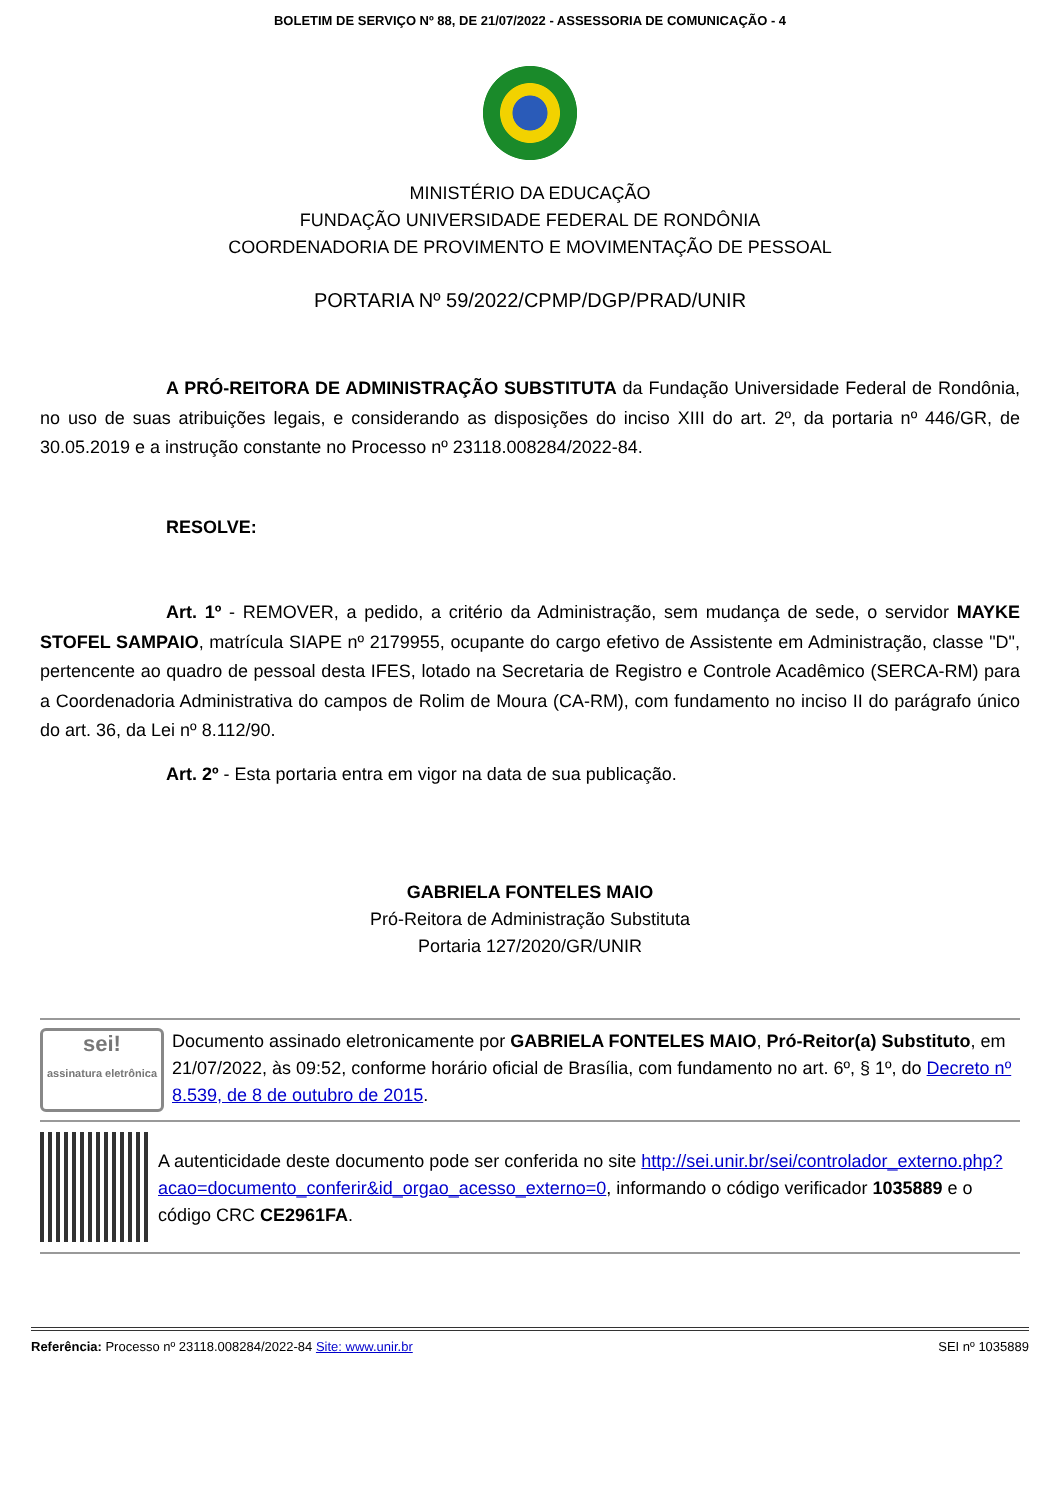BOLETIM DE SERVIÇO Nº 88, DE 21/07/2022 - ASSESSORIA DE COMUNICAÇÃO - 4
MINISTÉRIO DA EDUCAÇÃO
FUNDAÇÃO UNIVERSIDADE FEDERAL DE RONDÔNIA
COORDENADORIA DE PROVIMENTO E MOVIMENTAÇÃO DE PESSOAL
PORTARIA Nº 59/2022/CPMP/DGP/PRAD/UNIR
A PRÓ-REITORA DE ADMINISTRAÇÃO SUBSTITUTA da Fundação Universidade Federal de Rondônia, no uso de suas atribuições legais, e considerando as disposições do inciso XIII do art. 2º, da portaria nº 446/GR, de 30.05.2019 e a instrução constante no Processo nº 23118.008284/2022-84.
RESOLVE:
Art. 1º - REMOVER, a pedido, a critério da Administração, sem mudança de sede, o servidor MAYKE STOFEL SAMPAIO, matrícula SIAPE nº 2179955, ocupante do cargo efetivo de Assistente em Administração, classe "D", pertencente ao quadro de pessoal desta IFES, lotado na Secretaria de Registro e Controle Acadêmico (SERCA-RM) para a Coordenadoria Administrativa do campos de Rolim de Moura (CA-RM), com fundamento no inciso II do parágrafo único do art. 36, da Lei nº 8.112/90.
Art. 2º - Esta portaria entra em vigor na data de sua publicação.
GABRIELA FONTELES MAIO
Pró-Reitora de Administração Substituta
Portaria 127/2020/GR/UNIR
sei!
assinatura eletrônica
Documento assinado eletronicamente por GABRIELA FONTELES MAIO, Pró-Reitor(a) Substituto, em 21/07/2022, às 09:52, conforme horário oficial de Brasília, com fundamento no art. 6º, § 1º, do Decreto nº 8.539, de 8 de outubro de 2015.
A autenticidade deste documento pode ser conferida no site http://sei.unir.br/sei/controlador_externo.php?acao=documento_conferir&id_orgao_acesso_externo=0, informando o código verificador 1035889 e o código CRC CE2961FA.
Referência: Processo nº 23118.008284/2022-84 Site: www.unir.br SEI nº 1035889